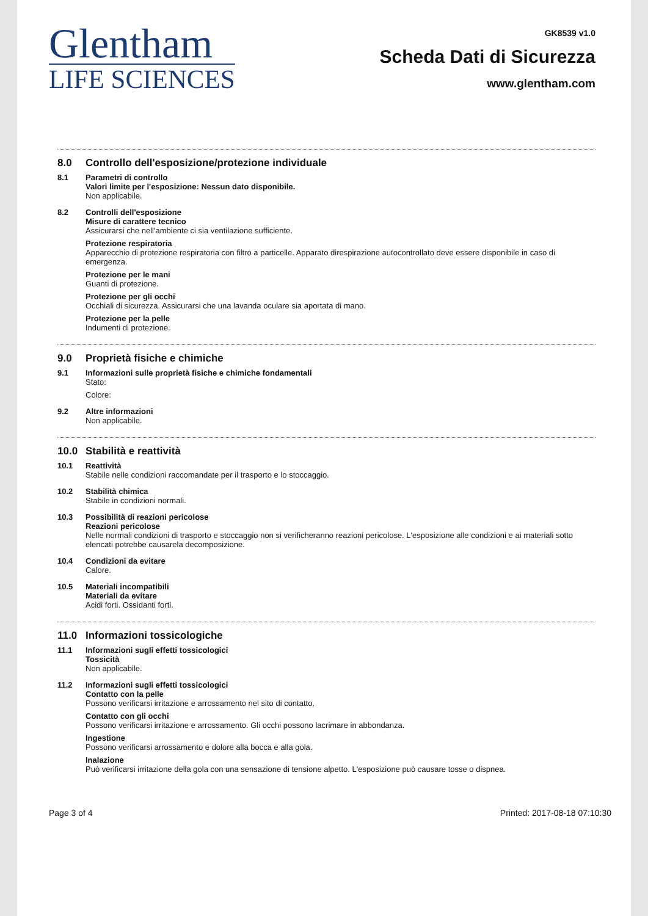Glentham
LIFE SCIENCES
GK8539 v1.0
Scheda Dati di Sicurezza
www.glentham.com
8.0 Controllo dell'esposizione/protezione individuale
8.1 Parametri di controllo
Valori limite per l'esposizione: Nessun dato disponibile.
Non applicabile.
8.2 Controlli dell'esposizione
Misure di carattere tecnico
Assicurarsi che nell'ambiente ci sia ventilazione sufficiente.
Protezione respiratoria
Apparecchio di protezione respiratoria con filtro a particelle. Apparato direspirazione autocontrollato deve essere disponibile in caso di emergenza.
Protezione per le mani
Guanti di protezione.
Protezione per gli occhi
Occhiali di sicurezza. Assicurarsi che una lavanda oculare sia aportata di mano.
Protezione per la pelle
Indumenti di protezione.
9.0 Proprietà fisiche e chimiche
9.1 Informazioni sulle proprietà fisiche e chimiche fondamentali
Stato:
Colore:
9.2 Altre informazioni
Non applicabile.
10.0 Stabilità e reattività
10.1 Reattività
Stabile nelle condizioni raccomandate per il trasporto e lo stoccaggio.
10.2 Stabilità chimica
Stabile in condizioni normali.
10.3 Possibilità di reazioni pericolose
Reazioni pericolose
Nelle normali condizioni di trasporto e stoccaggio non si verificheranno reazioni pericolose. L'esposizione alle condizioni e ai materiali sotto elencati potrebbe causarela decomposizione.
10.4 Condizioni da evitare
Calore.
10.5 Materiali incompatibili
Materiali da evitare
Acidi forti. Ossidanti forti.
11.0 Informazioni tossicologiche
11.1 Informazioni sugli effetti tossicologici
Tossicità
Non applicabile.
11.2 Informazioni sugli effetti tossicologici
Contatto con la pelle
Possono verificarsi irritazione e arrossamento nel sito di contatto.
Contatto con gli occhi
Possono verificarsi irritazione e arrossamento. Gli occhi possono lacrimare in abbondanza.
Ingestione
Possono verificarsi arrossamento e dolore alla bocca e alla gola.
Inalazione
Può verificarsi irritazione della gola con una sensazione di tensione alpetto. L'esposizione può causare tosse o dispnea.
Page 3 of 4 Printed: 2017-08-18 07:10:30